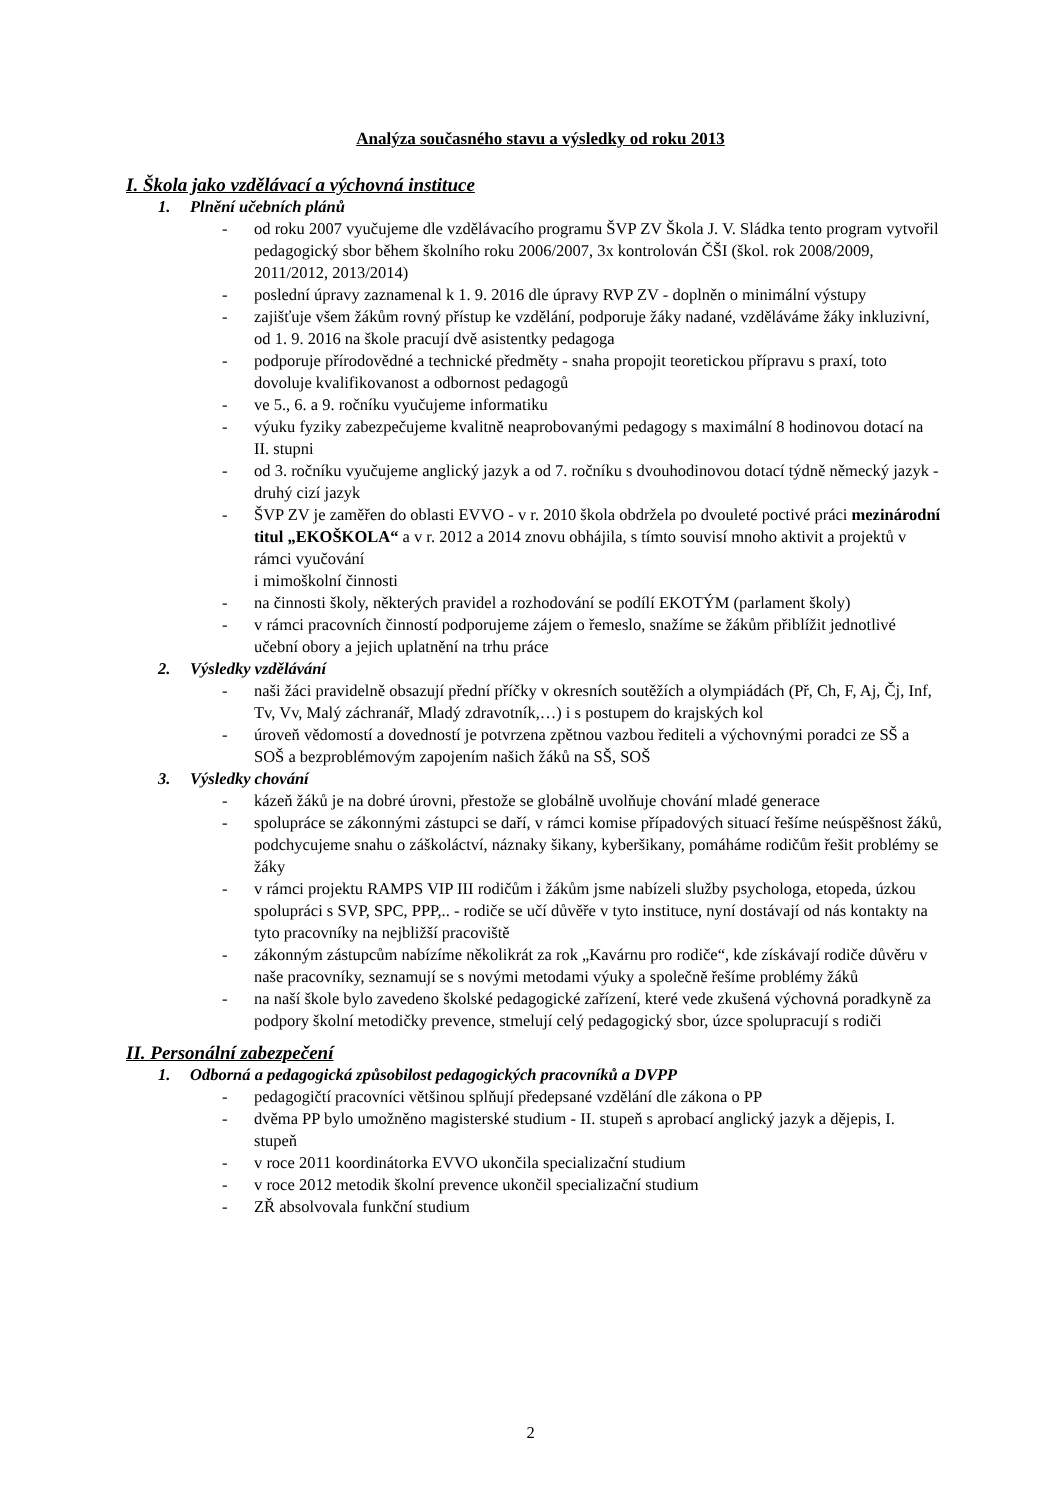Analýza současného stavu a výsledky od roku 2013
I. Škola jako vzdělávací a výchovná instituce
1. Plnění učebních plánů
- od roku 2007 vyučujeme dle vzdělávacího programu ŠVP ZV Škola J. V. Sládka tento program vytvořil pedagogický sbor během školního roku 2006/2007, 3x kontrolován ČŠI (škol. rok 2008/2009, 2011/2012, 2013/2014)
- poslední úpravy zaznamenal k 1. 9. 2016 dle úpravy RVP ZV - doplněn o minimální výstupy
- zajišťuje všem žákům rovný přístup ke vzdělání, podporuje žáky nadané, vzděláváme žáky inkluzivní, od 1. 9. 2016 na škole pracují dvě asistentky pedagoga
- podporuje přírodovědné a technické předměty - snaha propojit teoretickou přípravu s praxí, toto dovoluje kvalifikovanost a odbornost pedagogů
- ve 5., 6. a 9. ročníku vyučujeme informatiku
- výuku fyziky zabezpečujeme kvalitně neaprobovanými pedagogy s maximální 8 hodinovou dotací na II. stupni
- od 3. ročníku vyučujeme anglický jazyk a od 7. ročníku s dvouhodinovou dotací týdně německý jazyk - druhý cizí jazyk
- ŠVP ZV je zaměřen do oblasti EVVO - v r. 2010 škola obdržela po dvouleté poctivé práci mezinárodní titul „EKOŠKOLA“ a v r. 2012 a 2014 znovu obhájila, s tímto souvisí mnoho aktivit a projektů v rámci vyučování
i mimoškolní činnosti
- na činnosti školy, některých pravidel a rozhodování se podílí EKOTÝM (parlament školy)
- v rámci pracovních činností podporujeme zájem o řemeslo, snažíme se žákům přiblížit jednotlivé učební obory a jejich uplatnění na trhu práce
2. Výsledky vzdělávání
- naši žáci pravidelně obsazují přední příčky v okresních soutěžích a olympiádách (Př, Ch, F, Aj, Čj, Inf, Tv, Vv, Malý záchranář, Mladý zdravotník,…) i s postupem do krajských kol
- úroveň vědomostí a dovedností je potvrzena zpětnou vazbou řediteli a výchovnými poradci ze SŠ a SOŠ a bezproblémovým zapojením našich žáků na SŠ, SOŠ
3. Výsledky chování
- kázeň žáků je na dobré úrovni, přestože se globálně uvolňuje chování mladé generace
- spolupráce se zákonnými zástupci se daří, v rámci komise případových situací řešíme neúspěšnost žáků, podchycujeme snahu o záškoláctví, náznaky šikany, kyberšikany, pomáháme rodičům řešit problémy se žáky
- v rámci projektu RAMPS VIP III rodičům i žákům jsme nabízeli služby psychologa, etopeda, úzkou spolupráci s SVP, SPC, PPP,.. - rodiče se učí důvěře v tyto instituce, nyní dostávají od nás kontakty na tyto pracovníky na nejbližší pracoviště
- zákonným zástupcům nabízíme několikrát za rok „Kavárnu pro rodiče“, kde získávají rodiče důvěru v naše pracovníky, seznamují se s novými metodami výuky a společně řešíme problémy žáků
- na naší škole bylo zavedeno školské pedagogické zařízení, které vede zkušená výchovná poradkyně za podpory školní metodičky prevence, stmelují celý pedagogický sbor, úzce spolupracují s rodiči
II. Personální zabezpečení
1. Odborná a pedagogická způsobilost pedagogických pracovníků a DVPP
- pedagogičtí pracovníci většinou splňují předepsané vzdělání dle zákona o PP
- dvěma PP bylo umožněno magisterské studium - II. stupeň s aprobací anglický jazyk a dějepis, I. stupeň
- v roce 2011 koordinátorka EVVO ukončila specializační studium
- v roce 2012 metodik školní prevence ukončil specializační studium
- ZŘ absolvovala funkční studium
2